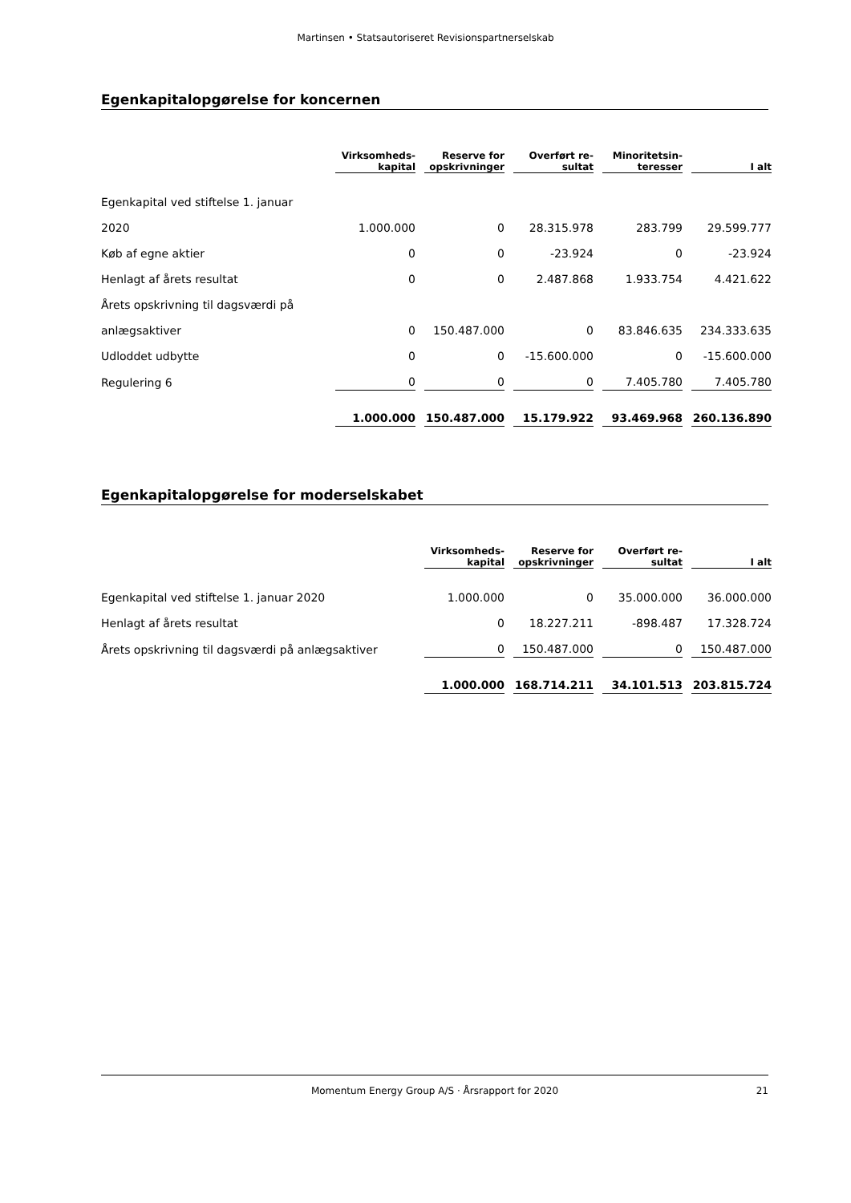Martinsen • Statsautoriseret Revisionspartnerselskab
Egenkapitalopgørelse for koncernen
| | Virksomheds- kapital | Reserve for opskrivninger | Overført re- sultat | Minoritetsin- teresser | I alt |
| --- | --- | --- | --- | --- | --- |
| Egenkapital ved stiftelse 1. januar | | | | | |
| 2020 | 1.000.000 | 0 | 28.315.978 | 283.799 | 29.599.777 |
| Køb af egne aktier | 0 | 0 | -23.924 | 0 | -23.924 |
| Henlagt af årets resultat | 0 | 0 | 2.487.868 | 1.933.754 | 4.421.622 |
| Årets opskrivning til dagsværdi på | | | | | |
| anlægsaktiver | 0 | 150.487.000 | 0 | 83.846.635 | 234.333.635 |
| Udloddet udbytte | 0 | 0 | -15.600.000 | 0 | -15.600.000 |
| Regulering 6 | 0 | 0 | 0 | 7.405.780 | 7.405.780 |
| | 1.000.000 | 150.487.000 | 15.179.922 | 93.469.968 | 260.136.890 |
Egenkapitalopgørelse for moderselskabet
| | Virksomheds- kapital | Reserve for opskrivninger | Overført re- sultat | I alt |
| --- | --- | --- | --- | --- |
| Egenkapital ved stiftelse 1. januar 2020 | 1.000.000 | 0 | 35.000.000 | 36.000.000 |
| Henlagt af årets resultat | 0 | 18.227.211 | -898.487 | 17.328.724 |
| Årets opskrivning til dagsværdi på anlægsaktiver | 0 | 150.487.000 | 0 | 150.487.000 |
| | 1.000.000 | 168.714.211 | 34.101.513 | 203.815.724 |
Momentum Energy Group A/S · Årsrapport for 2020 21